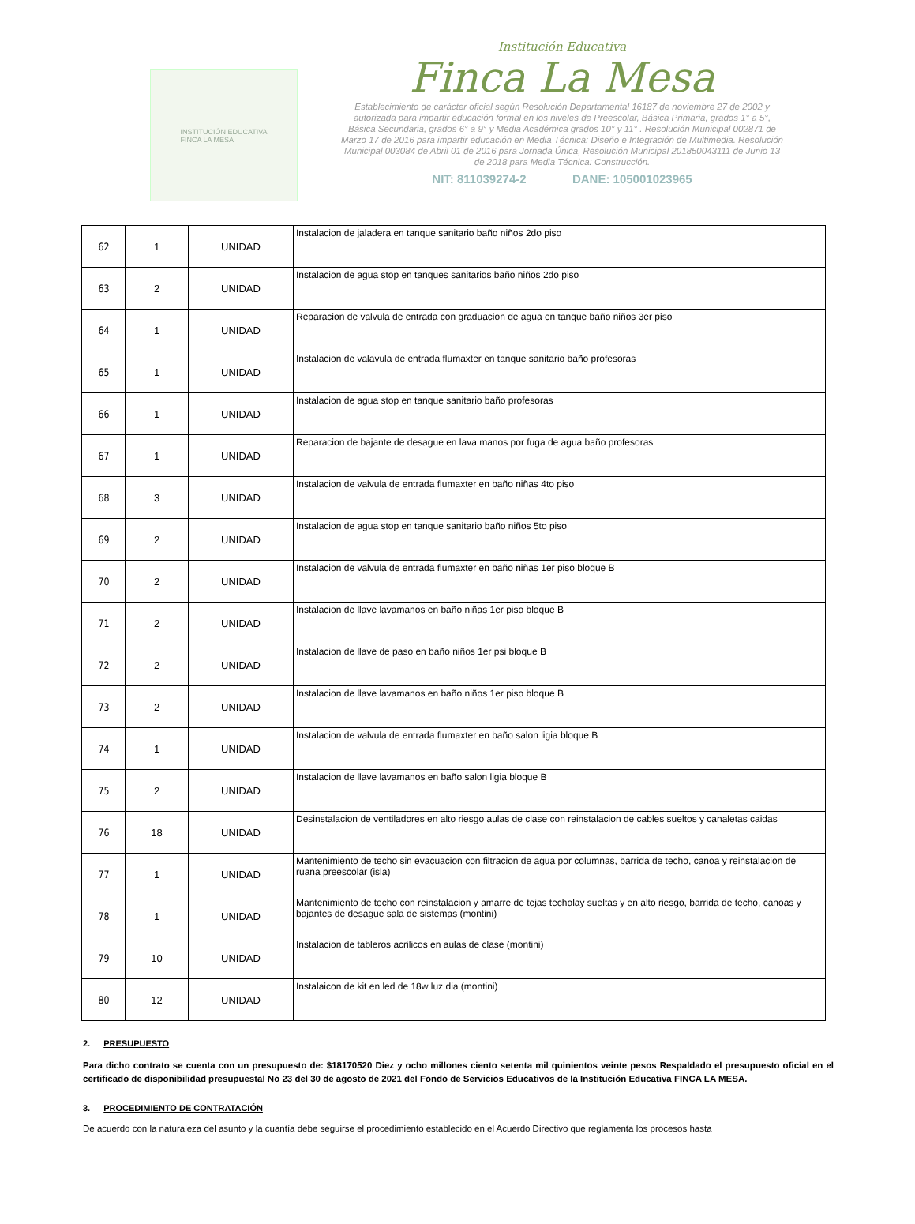INSTITUCIÓN EDUCATIVA
FINCA LA MESA
Institución Educativa
Finca La Mesa
Establecimiento de carácter oficial según Resolución Departamental 16187 de noviembre 27 de 2002 y autorizada para impartir educación formal en los niveles de Preescolar, Básica Primaria, grados 1° a 5°, Básica Secundaria, grados 6° a 9° y Media Académica grados 10° y 11° . Resolución Municipal 002871 de Marzo 17 de 2016 para impartir educación en Media Técnica: Diseño e Integración de Multimedia. Resolución Municipal 003084 de Abril 01 de 2016 para Jornada Única, Resolución Municipal 201850043111 de Junio 13 de 2018 para Media Técnica: Construcción.
NIT: 811039274-2 DANE: 105001023965
| 62 | 1 | UNIDAD | Instalacion de jaladera en tanque sanitario baño niños 2do piso |
| 63 | 2 | UNIDAD | Instalacion de agua stop en tanques sanitarios baño niños 2do piso |
| 64 | 1 | UNIDAD | Reparacion de valvula de entrada con graduacion de agua en tanque baño niños 3er piso |
| 65 | 1 | UNIDAD | Instalacion de valavula de entrada flumaxter en tanque sanitario baño profesoras |
| 66 | 1 | UNIDAD | Instalacion de agua stop en tanque sanitario baño profesoras |
| 67 | 1 | UNIDAD | Reparacion de bajante de desague en lava manos por fuga de agua baño profesoras |
| 68 | 3 | UNIDAD | Instalacion de valvula de entrada flumaxter en baño niñas 4to piso |
| 69 | 2 | UNIDAD | Instalacion de agua stop en tanque sanitario baño niños 5to piso |
| 70 | 2 | UNIDAD | Instalacion de valvula de entrada flumaxter en baño niñas 1er piso bloque B |
| 71 | 2 | UNIDAD | Instalacion de llave lavamanos en baño niñas 1er piso bloque B |
| 72 | 2 | UNIDAD | Instalacion de llave de paso en baño niños 1er psi bloque B |
| 73 | 2 | UNIDAD | Instalacion de llave lavamanos en baño niños 1er piso bloque B |
| 74 | 1 | UNIDAD | Instalacion de valvula de entrada flumaxter en baño salon ligia bloque B |
| 75 | 2 | UNIDAD | Instalacion de llave lavamanos en baño salon ligia bloque B |
| 76 | 18 | UNIDAD | Desinstalacion de ventiladores en alto riesgo aulas de clase con reinstalacion de cables sueltos y canaletas caidas |
| 77 | 1 | UNIDAD | Mantenimiento de techo sin evacuacion con filtracion de agua por columnas, barrida de techo, canoa y reinstalacion de ruana preescolar (isla) |
| 78 | 1 | UNIDAD | Mantenimiento de techo con reinstalacion y amarre de tejas techolay sueltas y en alto riesgo, barrida de techo, canoas y bajantes de desague sala de sistemas (montini) |
| 79 | 10 | UNIDAD | Instalacion de tableros acrilicos en aulas de clase (montini) |
| 80 | 12 | UNIDAD | Instalaicon de kit en led de 18w luz dia (montini) |
2. PRESUPUESTO
Para dicho contrato se cuenta con un presupuesto de: $18170520 Diez y ocho millones ciento setenta mil quinientos veinte pesos Respaldado el presupuesto oficial en el certificado de disponibilidad presupuestal No 23 del 30 de agosto de 2021 del Fondo de Servicios Educativos de la Institución Educativa FINCA LA MESA.
3. PROCEDIMIENTO DE CONTRATACIÓN
De acuerdo con la naturaleza del asunto y la cuantía debe seguirse el procedimiento establecido en el Acuerdo Directivo que reglamenta los procesos hasta